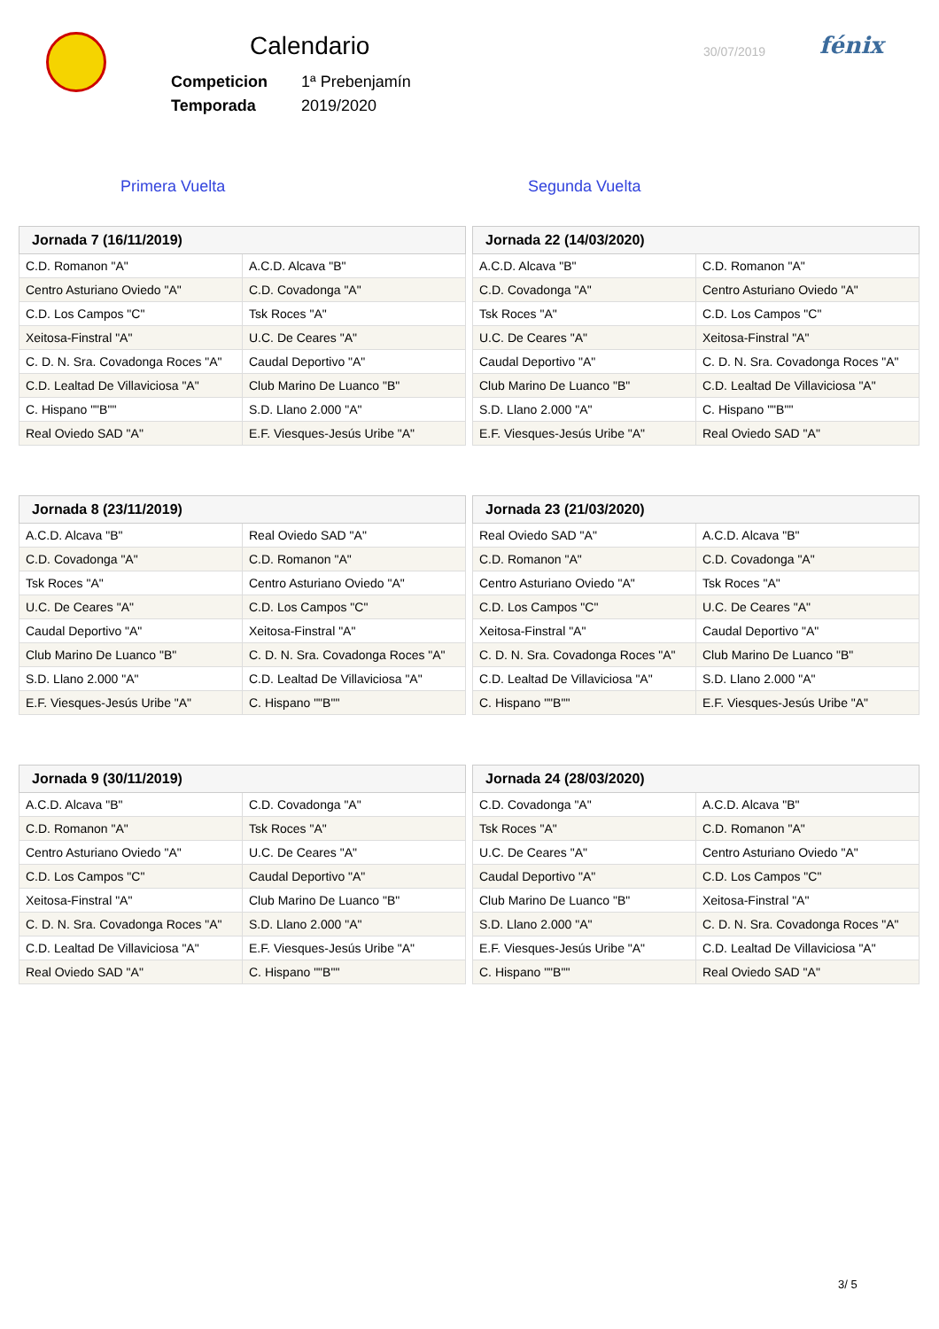Calendario
| Competicion | 1ª Prebenjamín |
| Temporada | 2019/2020 |
30/07/2019 fénix
Primera Vuelta Segunda Vuelta
| Jornada 7 (16/11/2019) | |
| --- | --- |
| C.D. Romanon "A" | A.C.D. Alcava "B" |
| Centro Asturiano Oviedo "A" | C.D. Covadonga "A" |
| C.D. Los Campos "C" | Tsk Roces "A" |
| Xeitosa-Finstral "A" | U.C. De Ceares "A" |
| C. D. N. Sra. Covadonga Roces "A" | Caudal Deportivo "A" |
| C.D. Lealtad De Villaviciosa "A" | Club Marino De Luanco "B" |
| C. Hispano ""B"" | S.D. Llano 2.000 "A" |
| Real Oviedo SAD "A" | E.F. Viesques-Jesús Uribe "A" |
| Jornada 22 (14/03/2020) | |
| --- | --- |
| A.C.D. Alcava "B" | C.D. Romanon "A" |
| C.D. Covadonga "A" | Centro Asturiano Oviedo "A" |
| Tsk Roces "A" | C.D. Los Campos "C" |
| U.C. De Ceares "A" | Xeitosa-Finstral "A" |
| Caudal Deportivo "A" | C. D. N. Sra. Covadonga Roces "A" |
| Club Marino De Luanco "B" | C.D. Lealtad De Villaviciosa "A" |
| S.D. Llano 2.000 "A" | C. Hispano ""B"" |
| E.F. Viesques-Jesús Uribe "A" | Real Oviedo SAD "A" |
| Jornada 8 (23/11/2019) | |
| --- | --- |
| A.C.D. Alcava "B" | Real Oviedo SAD "A" |
| C.D. Covadonga "A" | C.D. Romanon "A" |
| Tsk Roces "A" | Centro Asturiano Oviedo "A" |
| U.C. De Ceares "A" | C.D. Los Campos "C" |
| Caudal Deportivo "A" | Xeitosa-Finstral "A" |
| Club Marino De Luanco "B" | C. D. N. Sra. Covadonga Roces "A" |
| S.D. Llano 2.000 "A" | C.D. Lealtad De Villaviciosa "A" |
| E.F. Viesques-Jesús Uribe "A" | C. Hispano ""B"" |
| Jornada 23 (21/03/2020) | |
| --- | --- |
| Real Oviedo SAD "A" | A.C.D. Alcava "B" |
| C.D. Romanon "A" | C.D. Covadonga "A" |
| Centro Asturiano Oviedo "A" | Tsk Roces "A" |
| C.D. Los Campos "C" | U.C. De Ceares "A" |
| Xeitosa-Finstral "A" | Caudal Deportivo "A" |
| C. D. N. Sra. Covadonga Roces "A" | Club Marino De Luanco "B" |
| C.D. Lealtad De Villaviciosa "A" | S.D. Llano 2.000 "A" |
| C. Hispano ""B"" | E.F. Viesques-Jesús Uribe "A" |
| Jornada 9 (30/11/2019) | |
| --- | --- |
| A.C.D. Alcava "B" | C.D. Covadonga "A" |
| C.D. Romanon "A" | Tsk Roces "A" |
| Centro Asturiano Oviedo "A" | U.C. De Ceares "A" |
| C.D. Los Campos "C" | Caudal Deportivo "A" |
| Xeitosa-Finstral "A" | Club Marino De Luanco "B" |
| C. D. N. Sra. Covadonga Roces "A" | S.D. Llano 2.000 "A" |
| C.D. Lealtad De Villaviciosa "A" | E.F. Viesques-Jesús Uribe "A" |
| Real Oviedo SAD "A" | C. Hispano ""B"" |
| Jornada 24 (28/03/2020) | |
| --- | --- |
| C.D. Covadonga "A" | A.C.D. Alcava "B" |
| Tsk Roces "A" | C.D. Romanon "A" |
| U.C. De Ceares "A" | Centro Asturiano Oviedo "A" |
| Caudal Deportivo "A" | C.D. Los Campos "C" |
| Club Marino De Luanco "B" | Xeitosa-Finstral "A" |
| S.D. Llano 2.000 "A" | C. D. N. Sra. Covadonga Roces "A" |
| E.F. Viesques-Jesús Uribe "A" | C.D. Lealtad De Villaviciosa "A" |
| C. Hispano ""B"" | Real Oviedo SAD "A" |
3/ 5